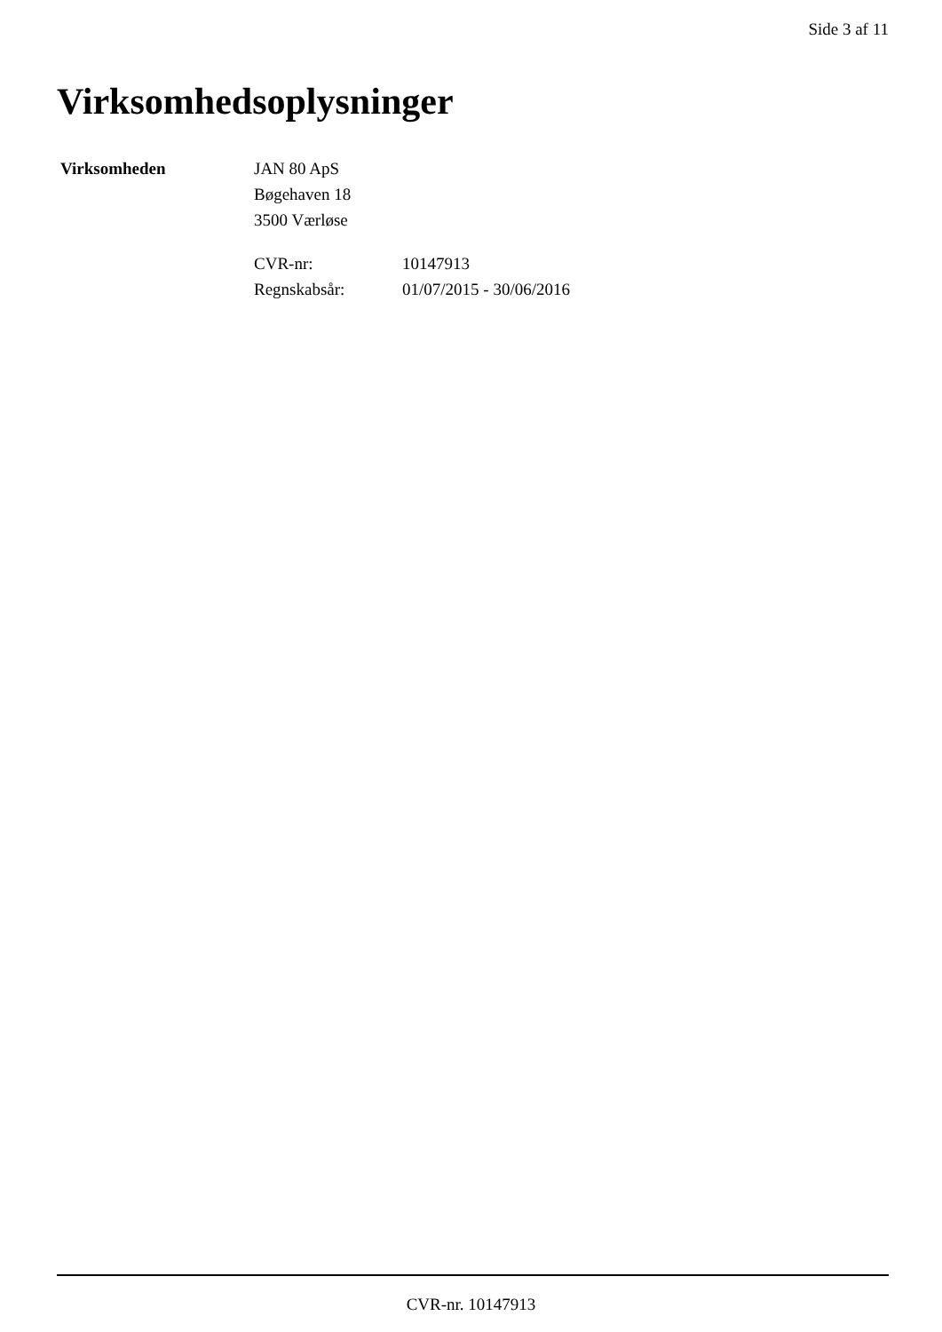Side 3 af 11
Virksomhedsoplysninger
Virksomheden JAN 80 ApS
Bøgehaven 18
3500 Værløse
CVR-nr: 10147913
Regnskabsår: 01/07/2015 - 30/06/2016
CVR-nr. 10147913